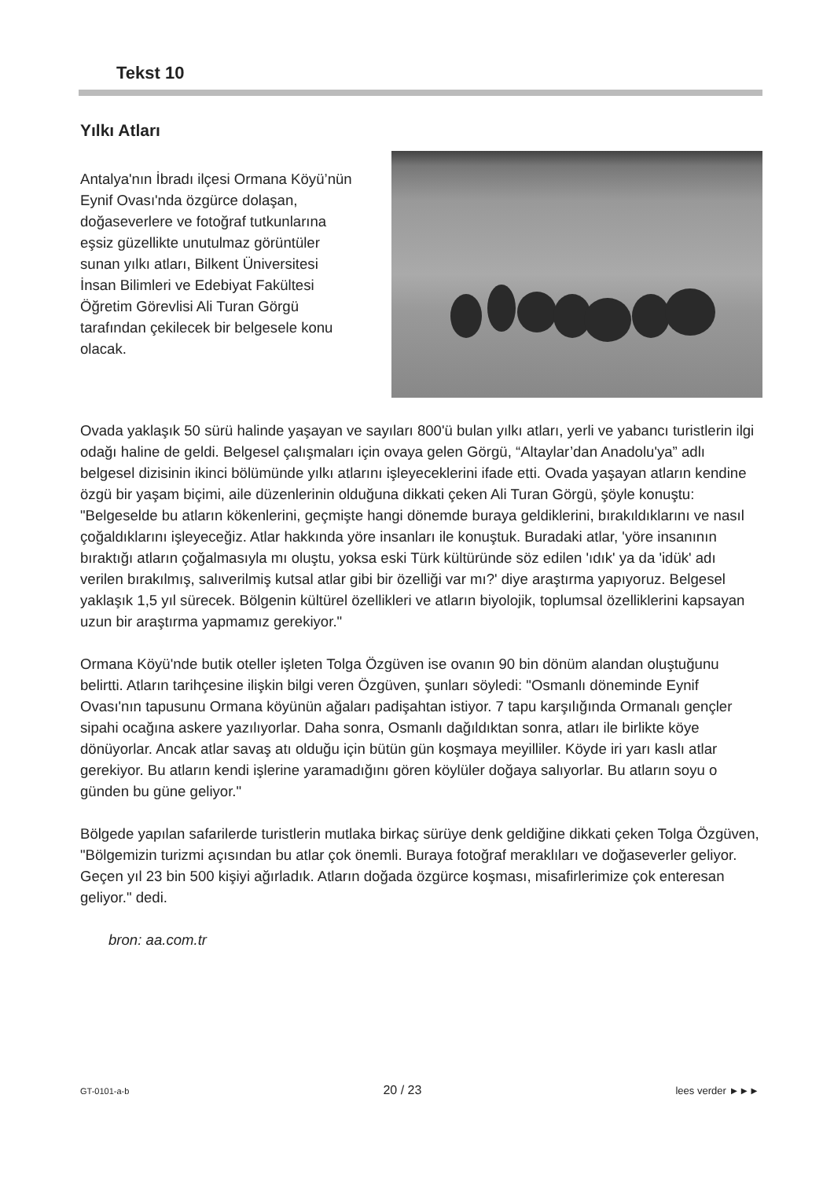Tekst 10
Yılkı Atları
Antalya'nın İbradı ilçesi Ormana Köyü’nün Eynif Ovası'nda özgürce dolaşan, doğaseverlere ve fotoğraf tutkunlarına eşsiz güzellikte unutulmaz görüntüler sunan yılkı atları, Bilkent Üniversitesi İnsan Bilimleri ve Edebiyat Fakültesi Öğretim Görevlisi Ali Turan Görgü tarafından çekilecek bir belgesele konu olacak.
Ovada yaklaşık 50 sürü halinde yaşayan ve sayıları 800'ü bulan yılkı atları, yerli ve yabancı turistlerin ilgi odağı haline de geldi. Belgesel çalışmaları için ovaya gelen Görgü, “Altaylar’dan Anadolu'ya” adlı belgesel dizisinin ikinci bölümünde yılkı atlarını işleyeceklerini ifade etti. Ovada yaşayan atların kendine özgü bir yaşam biçimi, aile düzenlerinin olduğuna dikkati çeken Ali Turan Görgü, şöyle konuştu: "Belgeselde bu atların kökenlerini, geçmişte hangi dönemde buraya geldiklerini, bırakıldıklarını ve nasıl çoğaldıklarını işleyeceğiz. Atlar hakkında yöre insanları ile konuştuk. Buradaki atlar, 'yöre insanının bıraktığı atların çoğalmasıyla mı oluştu, yoksa eski Türk kültüründe söz edilen 'ıdık' ya da 'idük' adı verilen bırakılmış, salıverilmiş kutsal atlar gibi bir özelliği var mı?' diye araştırma yapıyoruz. Belgesel yaklaşık 1,5 yıl sürecek. Bölgenin kültürel özellikleri ve atların biyolojik, toplumsal özelliklerini kapsayan uzun bir araştırma yapmamız gerekiyor."
Ormana Köyü'nde butik oteller işleten Tolga Özgüven ise ovanın 90 bin dönüm alandan oluştuğunu belirtti. Atların tarihçesine ilişkin bilgi veren Özgüven, şunları söyledi: "Osmanlı döneminde Eynif Ovası'nın tapusunu Ormana köyünün ağaları padişahtan istiyor. 7 tapu karşılığında Ormanalı gençler sipahi ocağına askere yazılıyorlar. Daha sonra, Osmanlı dağıldıktan sonra, atları ile birlikte köye dönüyorlar. Ancak atlar savaş atı olduğu için bütün gün koşmaya meyilliler. Köyde iri yarı kaslı atlar gerekiyor. Bu atların kendi işlerine yaramadığını gören köylüler doğaya salıyorlar. Bu atların soyu o günden bu güne geliyor."
Bölgede yapılan safarilerde turistlerin mutlaka birkaç sürüye denk geldiğine dikkati çeken Tolga Özgüven, "Bölgemizin turizmi açısından bu atlar çok önemli. Buraya fotoğraf meraklıları ve doğaseverler geliyor. Geçen yıl 23 bin 500 kişiyi ağırladık. Atların doğada özgürce koşması, misafirlerimize çok enteresan geliyor." dedi.
bron: aa.com.tr
GT-0101-a-b 20 / 23 lees verder ►►►